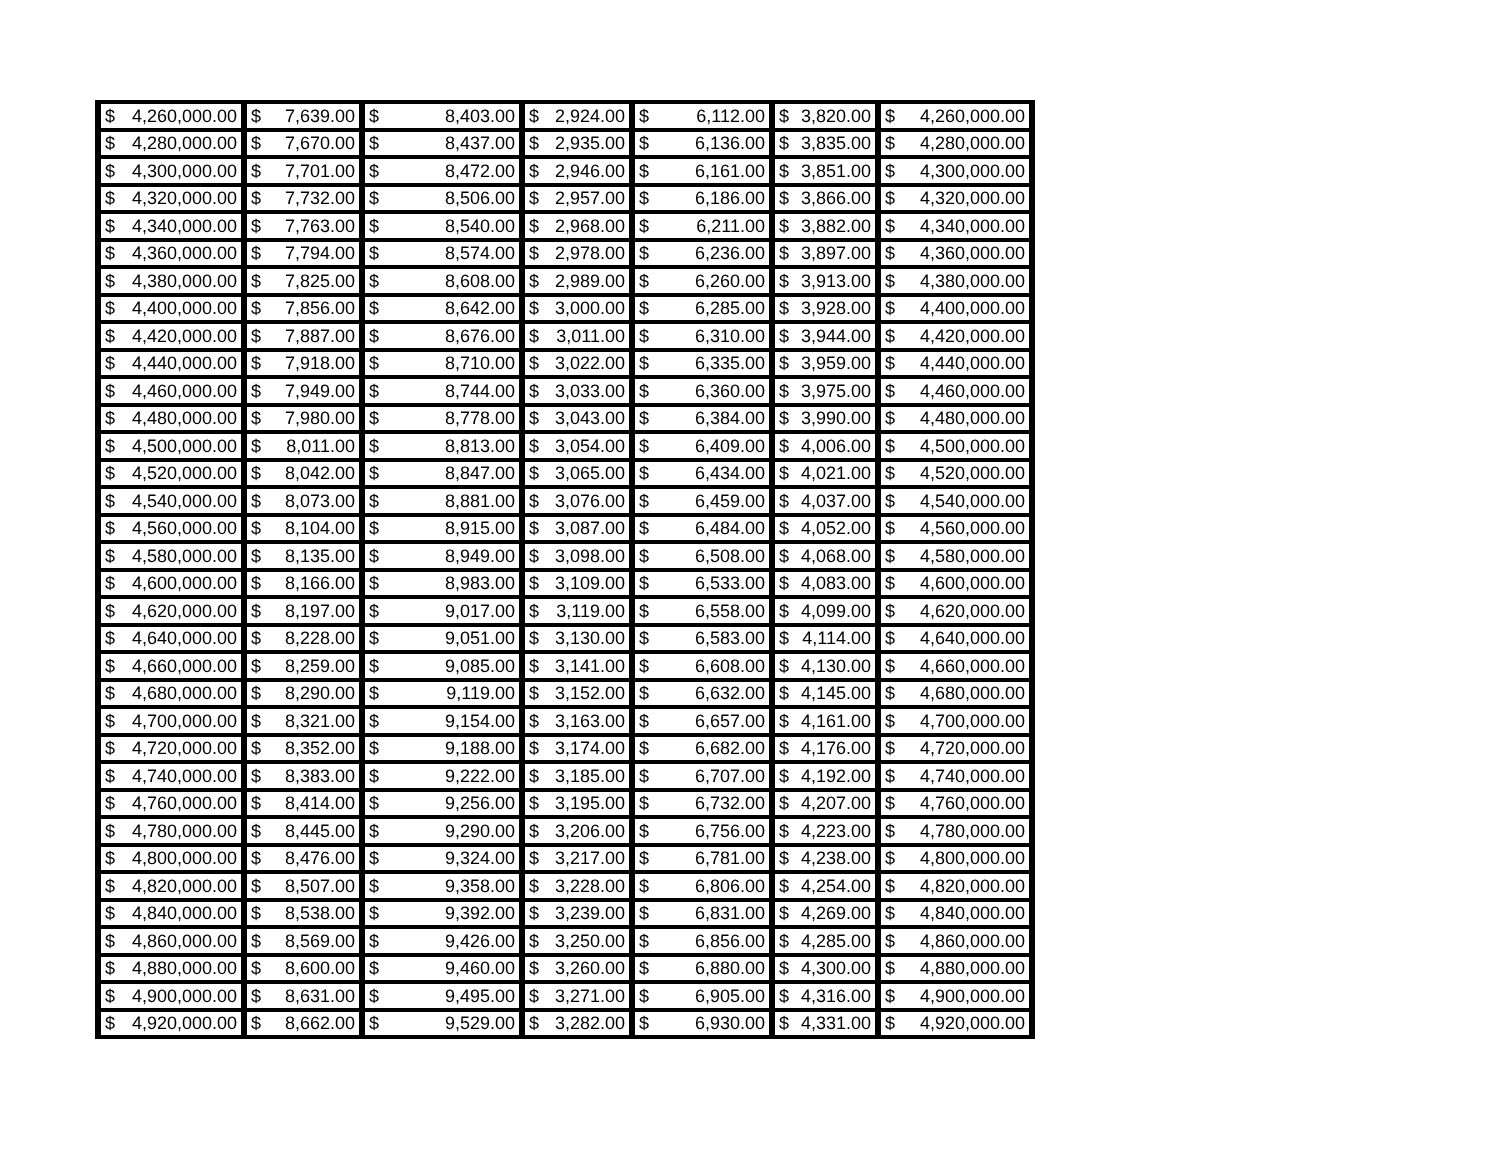| $ 4,260,000.00 | $ 7,639.00 | $ 8,403.00 | $ 2,924.00 | $ 6,112.00 | $ 3,820.00 | $ 4,260,000.00 |
| $ 4,280,000.00 | $ 7,670.00 | $ 8,437.00 | $ 2,935.00 | $ 6,136.00 | $ 3,835.00 | $ 4,280,000.00 |
| $ 4,300,000.00 | $ 7,701.00 | $ 8,472.00 | $ 2,946.00 | $ 6,161.00 | $ 3,851.00 | $ 4,300,000.00 |
| $ 4,320,000.00 | $ 7,732.00 | $ 8,506.00 | $ 2,957.00 | $ 6,186.00 | $ 3,866.00 | $ 4,320,000.00 |
| $ 4,340,000.00 | $ 7,763.00 | $ 8,540.00 | $ 2,968.00 | $ 6,211.00 | $ 3,882.00 | $ 4,340,000.00 |
| $ 4,360,000.00 | $ 7,794.00 | $ 8,574.00 | $ 2,978.00 | $ 6,236.00 | $ 3,897.00 | $ 4,360,000.00 |
| $ 4,380,000.00 | $ 7,825.00 | $ 8,608.00 | $ 2,989.00 | $ 6,260.00 | $ 3,913.00 | $ 4,380,000.00 |
| $ 4,400,000.00 | $ 7,856.00 | $ 8,642.00 | $ 3,000.00 | $ 6,285.00 | $ 3,928.00 | $ 4,400,000.00 |
| $ 4,420,000.00 | $ 7,887.00 | $ 8,676.00 | $ 3,011.00 | $ 6,310.00 | $ 3,944.00 | $ 4,420,000.00 |
| $ 4,440,000.00 | $ 7,918.00 | $ 8,710.00 | $ 3,022.00 | $ 6,335.00 | $ 3,959.00 | $ 4,440,000.00 |
| $ 4,460,000.00 | $ 7,949.00 | $ 8,744.00 | $ 3,033.00 | $ 6,360.00 | $ 3,975.00 | $ 4,460,000.00 |
| $ 4,480,000.00 | $ 7,980.00 | $ 8,778.00 | $ 3,043.00 | $ 6,384.00 | $ 3,990.00 | $ 4,480,000.00 |
| $ 4,500,000.00 | $ 8,011.00 | $ 8,813.00 | $ 3,054.00 | $ 6,409.00 | $ 4,006.00 | $ 4,500,000.00 |
| $ 4,520,000.00 | $ 8,042.00 | $ 8,847.00 | $ 3,065.00 | $ 6,434.00 | $ 4,021.00 | $ 4,520,000.00 |
| $ 4,540,000.00 | $ 8,073.00 | $ 8,881.00 | $ 3,076.00 | $ 6,459.00 | $ 4,037.00 | $ 4,540,000.00 |
| $ 4,560,000.00 | $ 8,104.00 | $ 8,915.00 | $ 3,087.00 | $ 6,484.00 | $ 4,052.00 | $ 4,560,000.00 |
| $ 4,580,000.00 | $ 8,135.00 | $ 8,949.00 | $ 3,098.00 | $ 6,508.00 | $ 4,068.00 | $ 4,580,000.00 |
| $ 4,600,000.00 | $ 8,166.00 | $ 8,983.00 | $ 3,109.00 | $ 6,533.00 | $ 4,083.00 | $ 4,600,000.00 |
| $ 4,620,000.00 | $ 8,197.00 | $ 9,017.00 | $ 3,119.00 | $ 6,558.00 | $ 4,099.00 | $ 4,620,000.00 |
| $ 4,640,000.00 | $ 8,228.00 | $ 9,051.00 | $ 3,130.00 | $ 6,583.00 | $ 4,114.00 | $ 4,640,000.00 |
| $ 4,660,000.00 | $ 8,259.00 | $ 9,085.00 | $ 3,141.00 | $ 6,608.00 | $ 4,130.00 | $ 4,660,000.00 |
| $ 4,680,000.00 | $ 8,290.00 | $ 9,119.00 | $ 3,152.00 | $ 6,632.00 | $ 4,145.00 | $ 4,680,000.00 |
| $ 4,700,000.00 | $ 8,321.00 | $ 9,154.00 | $ 3,163.00 | $ 6,657.00 | $ 4,161.00 | $ 4,700,000.00 |
| $ 4,720,000.00 | $ 8,352.00 | $ 9,188.00 | $ 3,174.00 | $ 6,682.00 | $ 4,176.00 | $ 4,720,000.00 |
| $ 4,740,000.00 | $ 8,383.00 | $ 9,222.00 | $ 3,185.00 | $ 6,707.00 | $ 4,192.00 | $ 4,740,000.00 |
| $ 4,760,000.00 | $ 8,414.00 | $ 9,256.00 | $ 3,195.00 | $ 6,732.00 | $ 4,207.00 | $ 4,760,000.00 |
| $ 4,780,000.00 | $ 8,445.00 | $ 9,290.00 | $ 3,206.00 | $ 6,756.00 | $ 4,223.00 | $ 4,780,000.00 |
| $ 4,800,000.00 | $ 8,476.00 | $ 9,324.00 | $ 3,217.00 | $ 6,781.00 | $ 4,238.00 | $ 4,800,000.00 |
| $ 4,820,000.00 | $ 8,507.00 | $ 9,358.00 | $ 3,228.00 | $ 6,806.00 | $ 4,254.00 | $ 4,820,000.00 |
| $ 4,840,000.00 | $ 8,538.00 | $ 9,392.00 | $ 3,239.00 | $ 6,831.00 | $ 4,269.00 | $ 4,840,000.00 |
| $ 4,860,000.00 | $ 8,569.00 | $ 9,426.00 | $ 3,250.00 | $ 6,856.00 | $ 4,285.00 | $ 4,860,000.00 |
| $ 4,880,000.00 | $ 8,600.00 | $ 9,460.00 | $ 3,260.00 | $ 6,880.00 | $ 4,300.00 | $ 4,880,000.00 |
| $ 4,900,000.00 | $ 8,631.00 | $ 9,495.00 | $ 3,271.00 | $ 6,905.00 | $ 4,316.00 | $ 4,900,000.00 |
| $ 4,920,000.00 | $ 8,662.00 | $ 9,529.00 | $ 3,282.00 | $ 6,930.00 | $ 4,331.00 | $ 4,920,000.00 |